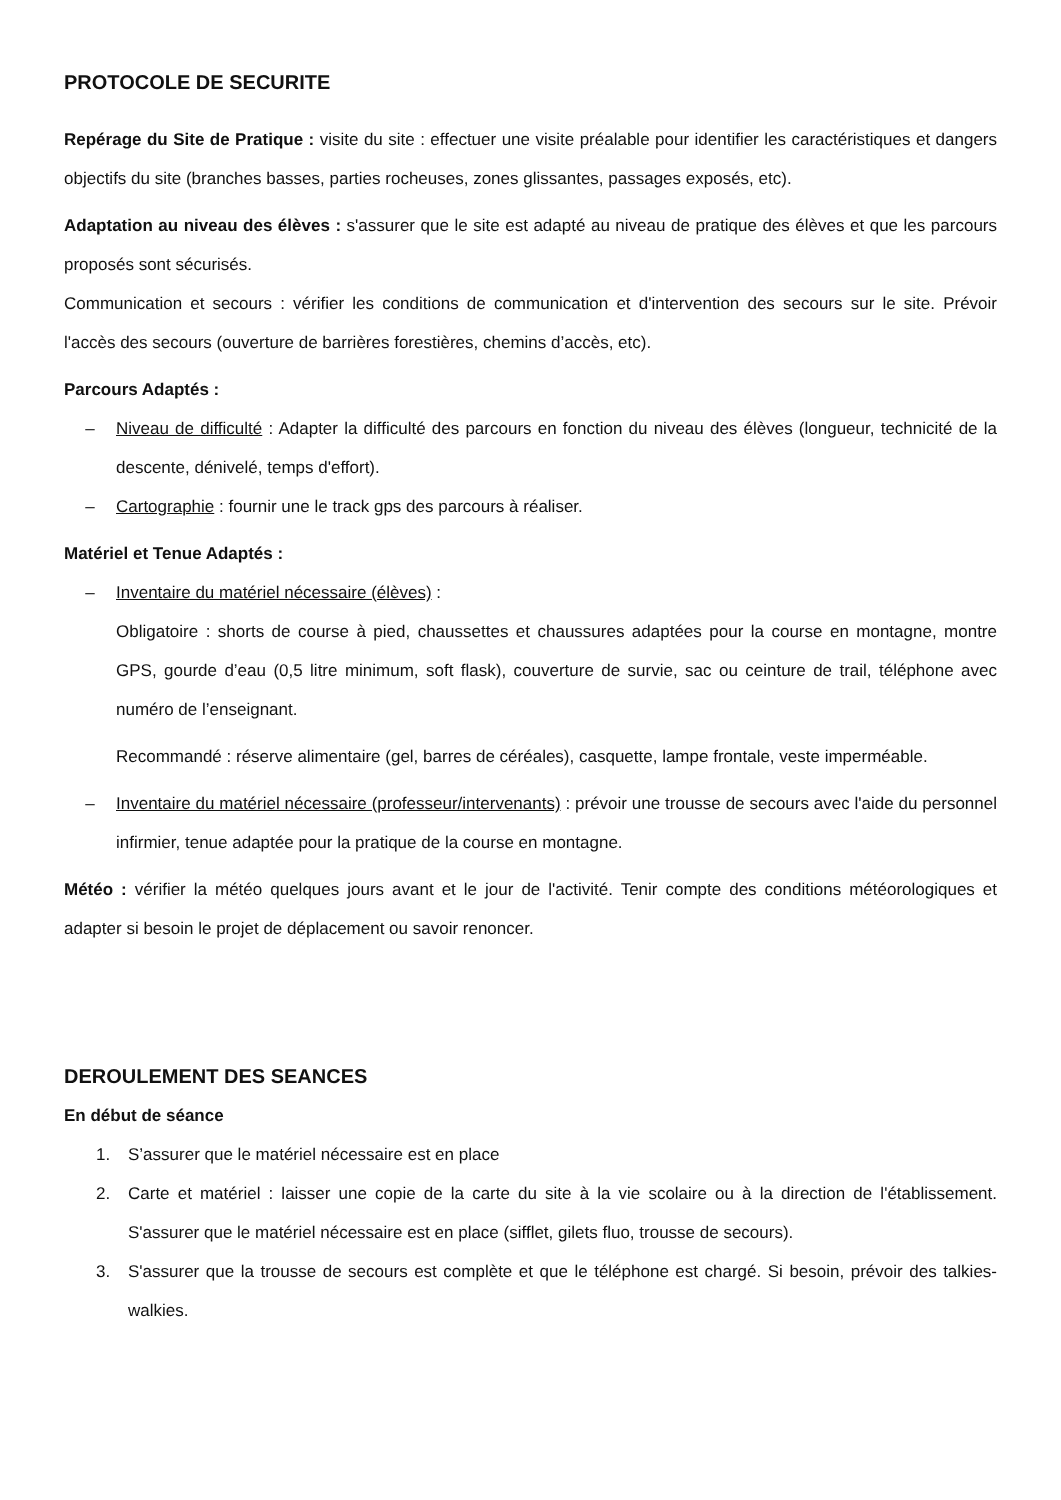PROTOCOLE DE SECURITE
Repérage du Site de Pratique : visite du site : effectuer une visite préalable pour identifier les caractéristiques et dangers objectifs du site (branches basses, parties rocheuses, zones glissantes, passages exposés, etc).
Adaptation au niveau des élèves : s'assurer que le site est adapté au niveau de pratique des élèves et que les parcours proposés sont sécurisés.
Communication et secours : vérifier les conditions de communication et d'intervention des secours sur le site. Prévoir l'accès des secours (ouverture de barrières forestières, chemins d’accès, etc).
Parcours Adaptés :
– Niveau de difficulté : Adapter la difficulté des parcours en fonction du niveau des élèves (longueur, technicité de la descente, dénivelé, temps d'effort).
– Cartographie : fournir une le track gps des parcours à réaliser.
Matériel et Tenue Adaptés :
– Inventaire du matériel nécessaire (élèves) :
Obligatoire : shorts de course à pied, chaussettes et chaussures adaptées pour la course en montagne, montre GPS, gourde d’eau (0,5 litre minimum, soft flask), couverture de survie, sac ou ceinture de trail, téléphone avec numéro de l’enseignant.
Recommandé : réserve alimentaire (gel, barres de céréales), casquette, lampe frontale, veste imperméable.
– Inventaire du matériel nécessaire (professeur/intervenants) : prévoir une trousse de secours avec l'aide du personnel infirmier, tenue adaptée pour la pratique de la course en montagne.
Météo : vérifier la météo quelques jours avant et le jour de l'activité. Tenir compte des conditions météorologiques et adapter si besoin le projet de déplacement ou savoir renoncer.
DEROULEMENT DES SEANCES
En début de séance
1. S’assurer que le matériel nécessaire est en place
2. Carte et matériel : laisser une copie de la carte du site à la vie scolaire ou à la direction de l'établissement. S'assurer que le matériel nécessaire est en place (sifflet, gilets fluo, trousse de secours).
3. S'assurer que la trousse de secours est complète et que le téléphone est chargé. Si besoin, prévoir des talkies-walkies.